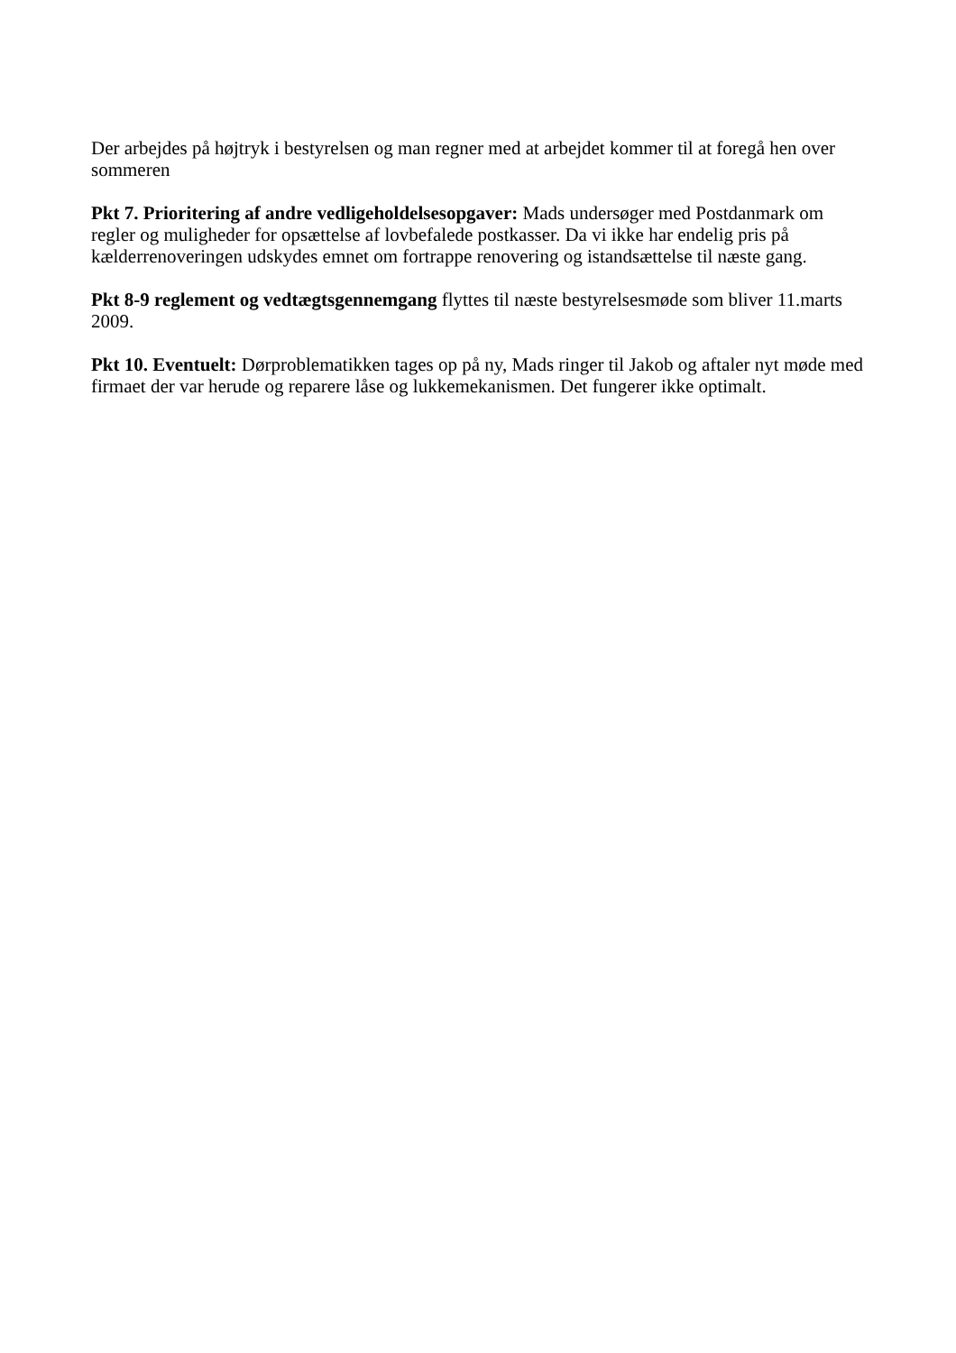Der arbejdes på højtryk i bestyrelsen og man regner med at arbejdet kommer til at foregå hen over sommeren
Pkt 7. Prioritering af andre vedligeholdelsesopgaver: Mads undersøger med Postdanmark om regler og muligheder for opsættelse af lovbefalede postkasser. Da vi ikke har endelig pris på kælderrenoveringen udskydes emnet om fortrappe renovering og istandsættelse til næste gang.
Pkt 8-9 reglement og vedtægtsgennemgang flyttes til næste bestyrelsesmøde som bliver 11.marts 2009.
Pkt 10. Eventuelt: Dørproblematikken tages op på ny, Mads ringer til Jakob og aftaler nyt møde med firmaet der var herude og reparere låse og lukkemekanismen. Det fungerer ikke optimalt.